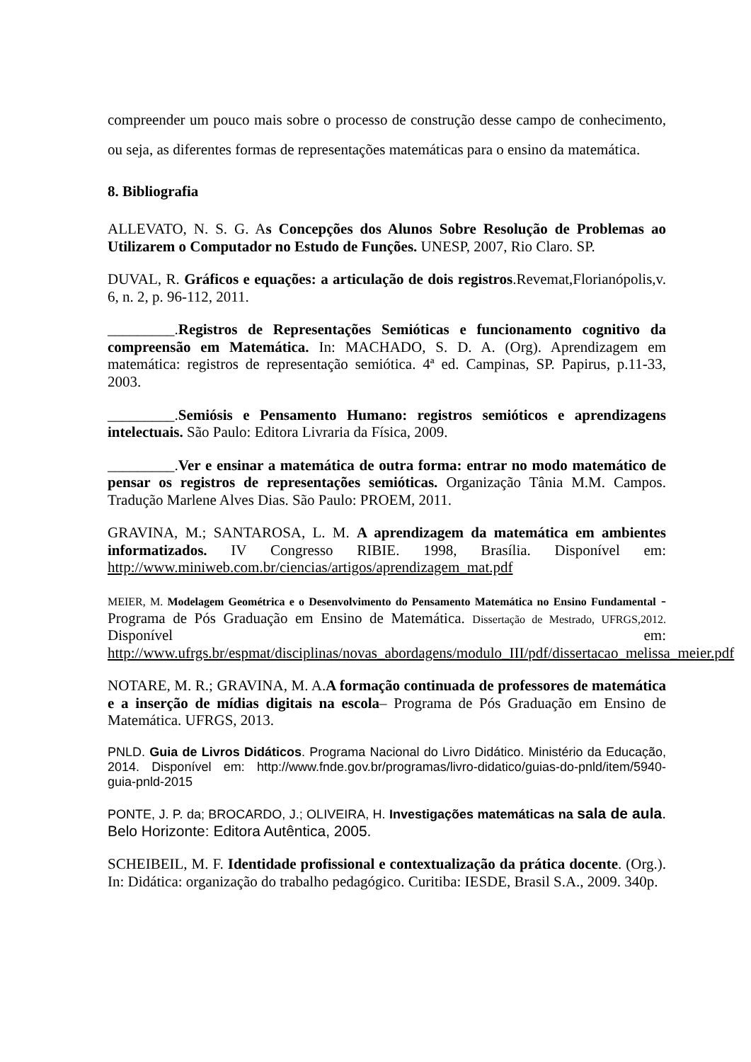compreender um pouco mais sobre o processo de construção desse campo de conhecimento, ou seja, as diferentes formas de representações matemáticas para o ensino da matemática.
8. Bibliografia
ALLEVATO, N. S. G. As Concepções dos Alunos Sobre Resolução de Problemas ao Utilizarem o Computador no Estudo de Funções. UNESP, 2007, Rio Claro. SP.
DUVAL, R. Gráficos e equações: a articulação de dois registros.Revemat,Florianópolis,v. 6, n. 2, p. 96-112, 2011.
_________.Registros de Representações Semióticas e funcionamento cognitivo da compreensão em Matemática. In: MACHADO, S. D. A. (Org). Aprendizagem em matemática: registros de representação semiótica. 4ª ed. Campinas, SP. Papirus, p.11-33, 2003.
_________.Semiósis e Pensamento Humano: registros semióticos e aprendizagens intelectuais. São Paulo: Editora Livraria da Física, 2009.
_________.Ver e ensinar a matemática de outra forma: entrar no modo matemático de pensar os registros de representações semióticas. Organização Tânia M.M. Campos. Tradução Marlene Alves Dias. São Paulo: PROEM, 2011.
GRAVINA, M.; SANTAROSA, L. M. A aprendizagem da matemática em ambientes informatizados. IV Congresso RIBIE. 1998, Brasília. Disponível em: http://www.miniweb.com.br/ciencias/artigos/aprendizagem_mat.pdf
MEIER, M. Modelagem Geométrica e o Desenvolvimento do Pensamento Matemática no Ensino Fundamental - Programa de Pós Graduação em Ensino de Matemática. Dissertação de Mestrado, UFRGS,2012. Disponível em: http://www.ufrgs.br/espmat/disciplinas/novas_abordagens/modulo_III/pdf/dissertacao_melissa_meier.pdf
NOTARE, M. R.; GRAVINA, M. A.A formação continuada de professores de matemática e a inserção de mídias digitais na escola– Programa de Pós Graduação em Ensino de Matemática. UFRGS, 2013.
PNLD. Guia de Livros Didáticos. Programa Nacional do Livro Didático. Ministério da Educação, 2014. Disponível em: http://www.fnde.gov.br/programas/livro-didatico/guias-do-pnld/item/5940-guia-pnld-2015
PONTE, J. P. da; BROCARDO, J.; OLIVEIRA, H. Investigações matemáticas na sala de aula. Belo Horizonte: Editora Autêntica, 2005.
SCHEIBEIL, M. F. Identidade profissional e contextualização da prática docente. (Org.). In: Didática: organização do trabalho pedagógico. Curitiba: IESDE, Brasil S.A., 2009. 340p.